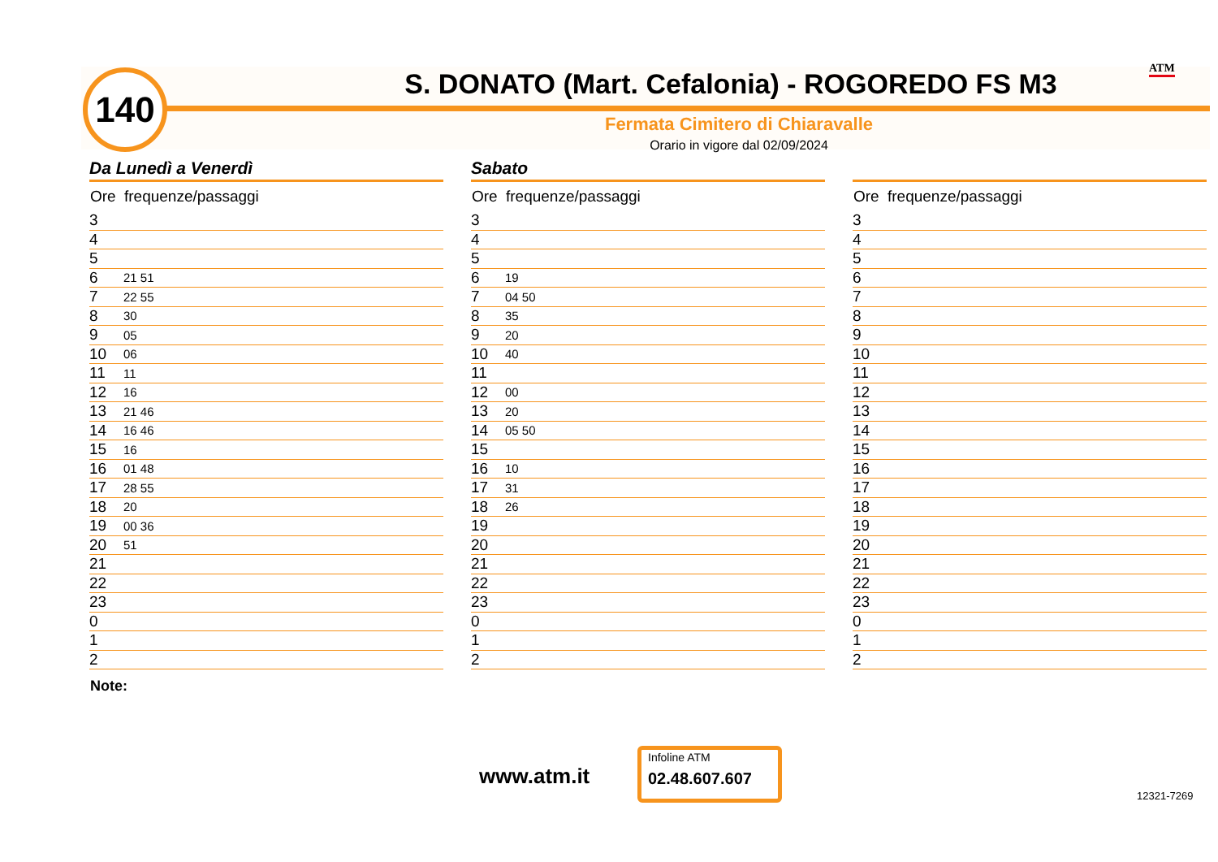140 S. DONATO (Mart. Cefalonia) - ROGOREDO FS M3 ATM
Fermata Cimitero di Chiaravalle
Orario in vigore dal 02/09/2024
Da Lunedì a Venerdì
| Ore | frequenze/passaggi |
| --- | --- |
| 3 | |
| 4 | |
| 5 | |
| 6 | 21 51 |
| 7 | 22 55 |
| 8 | 30 |
| 9 | 05 |
| 10 | 06 |
| 11 | 11 |
| 12 | 16 |
| 13 | 21 46 |
| 14 | 16 46 |
| 15 | 16 |
| 16 | 01 48 |
| 17 | 28 55 |
| 18 | 20 |
| 19 | 00 36 |
| 20 | 51 |
| 21 | |
| 22 | |
| 23 | |
| 0 | |
| 1 | |
| 2 | |
Sabato
| Ore | frequenze/passaggi |
| --- | --- |
| 3 | |
| 4 | |
| 5 | |
| 6 | 19 |
| 7 | 04 50 |
| 8 | 35 |
| 9 | 20 |
| 10 | 40 |
| 11 | |
| 12 | 00 |
| 13 | 20 |
| 14 | 05 50 |
| 15 | |
| 16 | 10 |
| 17 | 31 |
| 18 | 26 |
| 19 | |
| 20 | |
| 21 | |
| 22 | |
| 23 | |
| 0 | |
| 1 | |
| 2 | |
| Ore | frequenze/passaggi |
| --- | --- |
| 3 | |
| 4 | |
| 5 | |
| 6 | |
| 7 | |
| 8 | |
| 9 | |
| 10 | |
| 11 | |
| 12 | |
| 13 | |
| 14 | |
| 15 | |
| 16 | |
| 17 | |
| 18 | |
| 19 | |
| 20 | |
| 21 | |
| 22 | |
| 23 | |
| 0 | |
| 1 | |
| 2 | |
Note:
www.atm.it
Infoline ATM
02.48.607.607
12321-7269